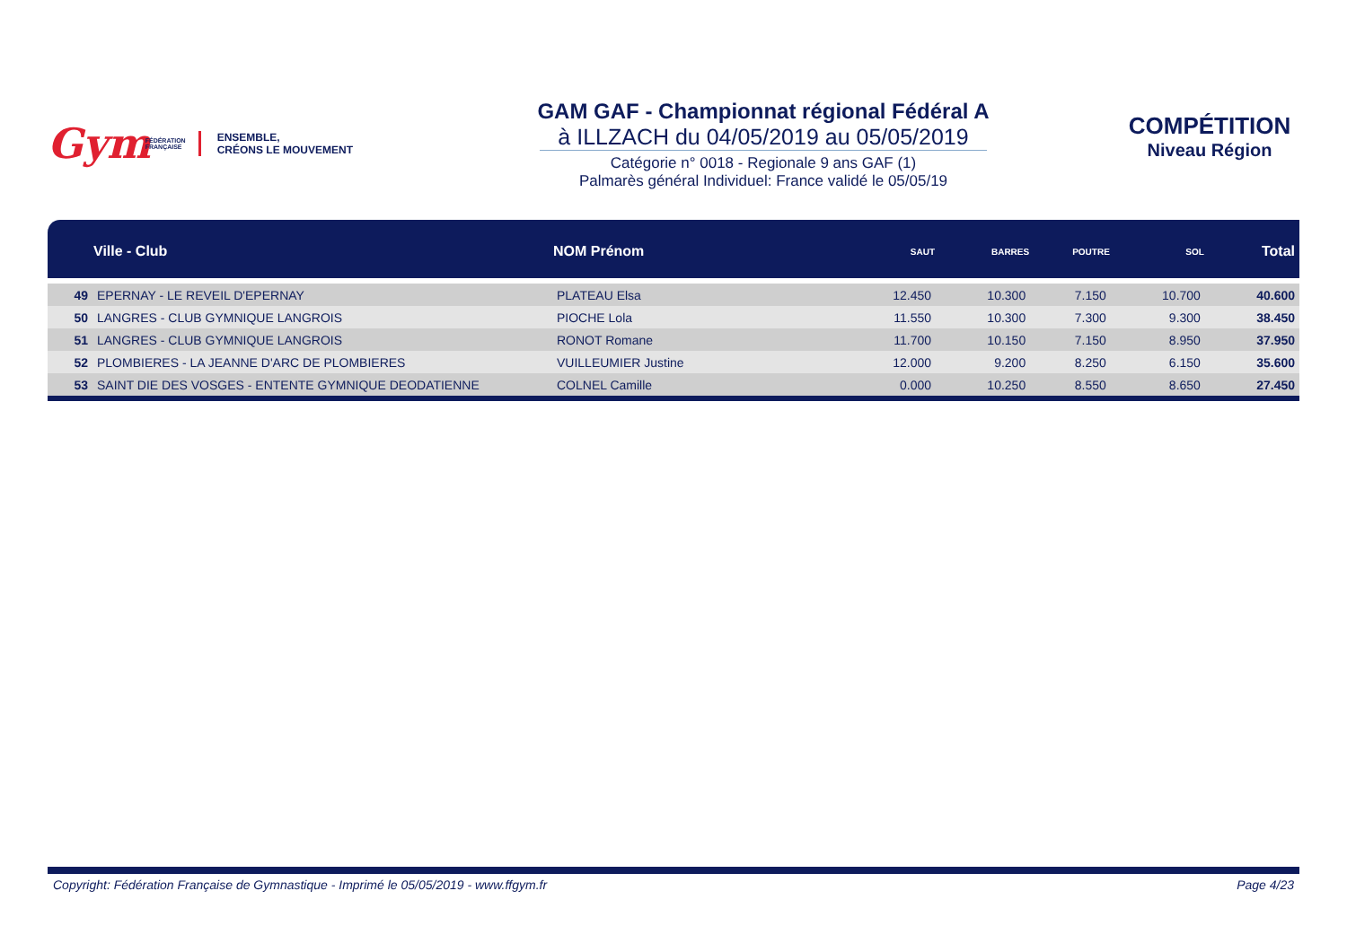Gym FÉDÉRATION
FRANÇAISE
ENSEMBLE,
CRÉONS LE MOUVEMENT
GAM GAF - Championnat régional Fédéral A
à ILLZACH du 04/05/2019 au 05/05/2019
Catégorie n° 0018 - Regionale 9 ans GAF (1)
Palmarès général Individuel: France validé le 05/05/19
COMPÉTITION
Niveau Région
| | Ville - Club | NOM Prénom | SAUT | BARRES | POUTRE | SOL | Total |
| --- | --- | --- | --- | --- | --- | --- | --- |
| 49 | EPERNAY - LE REVEIL D'EPERNAY | PLATEAU Elsa | 12.450 | 10.300 | 7.150 | 10.700 | 40.600 |
| 50 | LANGRES - CLUB GYMNIQUE LANGROIS | PIOCHE Lola | 11.550 | 10.300 | 7.300 | 9.300 | 38.450 |
| 51 | LANGRES - CLUB GYMNIQUE LANGROIS | RONOT Romane | 11.700 | 10.150 | 7.150 | 8.950 | 37.950 |
| 52 | PLOMBIERES - LA JEANNE D'ARC DE PLOMBIERES | VUILLEUMIER Justine | 12.000 | 9.200 | 8.250 | 6.150 | 35.600 |
| 53 | SAINT DIE DES VOSGES - ENTENTE GYMNIQUE DEODATIENNE | COLNEL Camille | 0.000 | 10.250 | 8.550 | 8.650 | 27.450 |
Copyright: Fédération Française de Gymnastique - Imprimé le 05/05/2019 - www.ffgym.fr Page 4/23